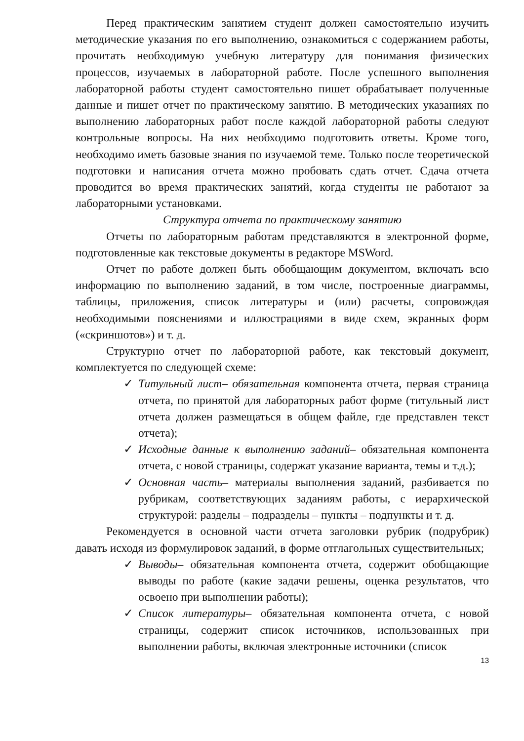Перед практическим занятием студент должен самостоятельно изучить методические указания по его выполнению, ознакомиться с содержанием работы, прочитать необходимую учебную литературу для понимания физических процессов, изучаемых в лабораторной работе. После успешного выполнения лабораторной работы студент самостоятельно пишет обрабатывает полученные данные и пишет отчет по практическому занятию. В методических указаниях по выполнению лабораторных работ после каждой лабораторной работы следуют контрольные вопросы. На них необходимо подготовить ответы. Кроме того, необходимо иметь базовые знания по изучаемой теме. Только после теоретической подготовки и написания отчета можно пробовать сдать отчет. Сдача отчета проводится во время практических занятий, когда студенты не работают за лабораторными установками.
Структура отчета по практическому занятию
Отчеты по лабораторным работам представляются в электронной форме, подготовленные как текстовые документы в редакторе MSWord.
Отчет по работе должен быть обобщающим документом, включать всю информацию по выполнению заданий, в том числе, построенные диаграммы, таблицы, приложения, список литературы и (или) расчеты, сопровождая необходимыми пояснениями и иллюстрациями в виде схем, экранных форм («скриншотов») и т. д.
Структурно отчет по лабораторной работе, как текстовый документ, комплектуется по следующей схеме:
✓ Титульный лист– обязательная компонента отчета, первая страница отчета, по принятой для лабораторных работ форме (титульный лист отчета должен размещаться в общем файле, где представлен текст отчета);
✓ Исходные данные к выполнению заданий– обязательная компонента отчета, с новой страницы, содержат указание варианта, темы и т.д.);
✓ Основная часть– материалы выполнения заданий, разбивается по рубрикам, соответствующих заданиям работы, с иерархической структурой: разделы – подразделы – пункты – подпункты и т. д.
Рекомендуется в основной части отчета заголовки рубрик (подрубрик) давать исходя из формулировок заданий, в форме отглагольных существительных;
✓ Выводы– обязательная компонента отчета, содержит обобщающие выводы по работе (какие задачи решены, оценка результатов, что освоено при выполнении работы);
✓ Список литературы– обязательная компонента отчета, с новой страницы, содержит список источников, использованных при выполнении работы, включая электронные источники (список
13